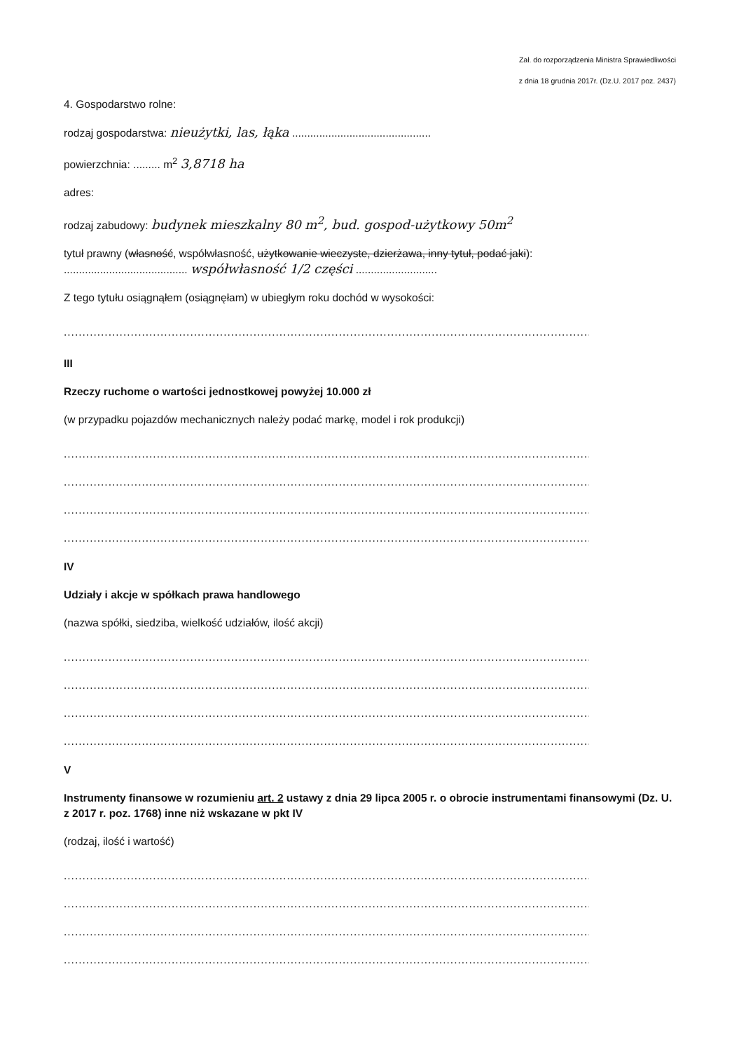Zał. do rozporządzenia Ministra Sprawiedliwości
z dnia 18 grudnia 2017r. (Dz.U. 2017 poz. 2437)
4. Gospodarstwo rolne:
rodzaj gospodarstwa: nieużytki, las, łąka ..............................................
powierzchnia: ......... m<sup>2</sup> 3,8718 ha
adres:
rodzaj zabudowy: budynek mieszkalny 80 m<sup>2</sup>, bud. gospod-użytkowy 50m<sup>2</sup>
tytuł prawny (własność, współwłasność, użytkowanie wieczyste, dzierżawa, inny tytuł, podać jaki):
......................................... współwłasność 1/2 części ...........................
Z tego tytułu osiągnąłem (osiągnęłam) w ubiegłym roku dochód w wysokości:
................................................................................................................................................................ —
III
Rzeczy ruchome o wartości jednostkowej powyżej 10.000 zł
(w przypadku pojazdów mechanicznych należy podać markę, model i rok produkcji)
........................................................................................................................................................................................................
........................................................................................................................................................................................................
........................................................................................................................................................................................................
........................................................................................................................................................................................................
IV
Udziały i akcje w spółkach prawa handlowego
(nazwa spółki, siedziba, wielkość udziałów, ilość akcji)
........................................................................................................................................................................................................
........................................................................................................................................................................................................
........................................................................................................................................................................................................
........................................................................................................................................................................................................
V
Instrumenty finansowe w rozumieniu art. 2 ustawy z dnia 29 lipca 2005 r. o obrocie instrumentami finansowymi (Dz. U. z 2017 r. poz. 1768) inne niż wskazane w pkt IV
(rodzaj, ilość i wartość)
........................................................................................................................................................................................................
........................................................................................................................................................................................................
........................................................................................................................................................................................................
........................................................................................................................................................................................................